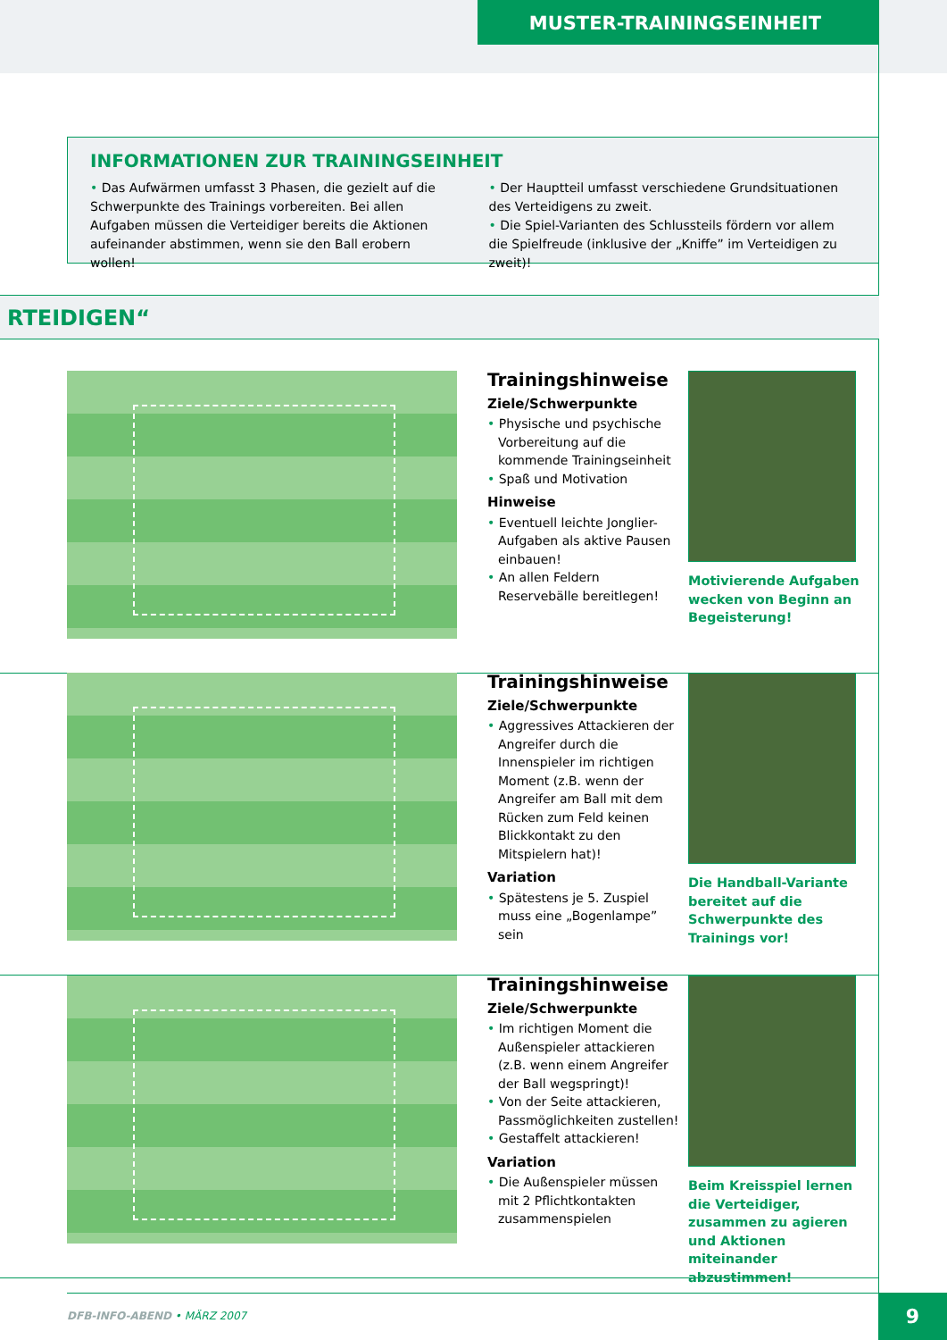MUSTER-TRAININGSEINHEIT
INFORMATIONEN ZUR TRAININGSEINHEIT
• Das Aufwärmen umfasst 3 Phasen, die gezielt auf die Schwerpunkte des Trainings vorbereiten. Bei allen Aufgaben müssen die Verteidiger bereits die Aktionen aufeinander abstimmen, wenn sie den Ball erobern wollen!
• Der Hauptteil umfasst verschiedene Grundsituationen des Verteidigens zu zweit.
• Die Spiel-Varianten des Schlussteils fördern vor allem die Spielfreude (inklusive der „Kniffe” im Verteidigen zu zweit)!
RTEIDIGEN“
Trainingshinweise
Ziele/Schwerpunkte
• Physische und psychische Vorbereitung auf die kommende Trainingseinheit
• Spaß und Motivation
Hinweise
• Eventuell leichte Jonglier-Aufgaben als aktive Pausen einbauen!
• An allen Feldern Reservebälle bereitlegen!
Motivierende Aufgaben wecken von Beginn an Begeisterung!
Trainingshinweise
Ziele/Schwerpunkte
• Aggressives Attackieren der Angreifer durch die Innenspieler im richtigen Moment (z.B. wenn der Angreifer am Ball mit dem Rücken zum Feld keinen Blickkontakt zu den Mitspielern hat)!
Variation
• Spätestens je 5. Zuspiel muss eine „Bogenlampe” sein
Die Handball-Variante bereitet auf die Schwerpunkte des Trainings vor!
Trainingshinweise
Ziele/Schwerpunkte
• Im richtigen Moment die Außenspieler attackieren (z.B. wenn einem Angreifer der Ball wegspringt)!
• Von der Seite attackieren, Passmöglichkeiten zustellen!
• Gestaffelt attackieren!
Variation
• Die Außenspieler müssen mit 2 Pflichtkontakten zusammenspielen
Beim Kreisspiel lernen die Verteidiger, zusammen zu agieren und Aktionen miteinander abzustimmen!
DFB-INFO-ABEND • MÄRZ 2007 9